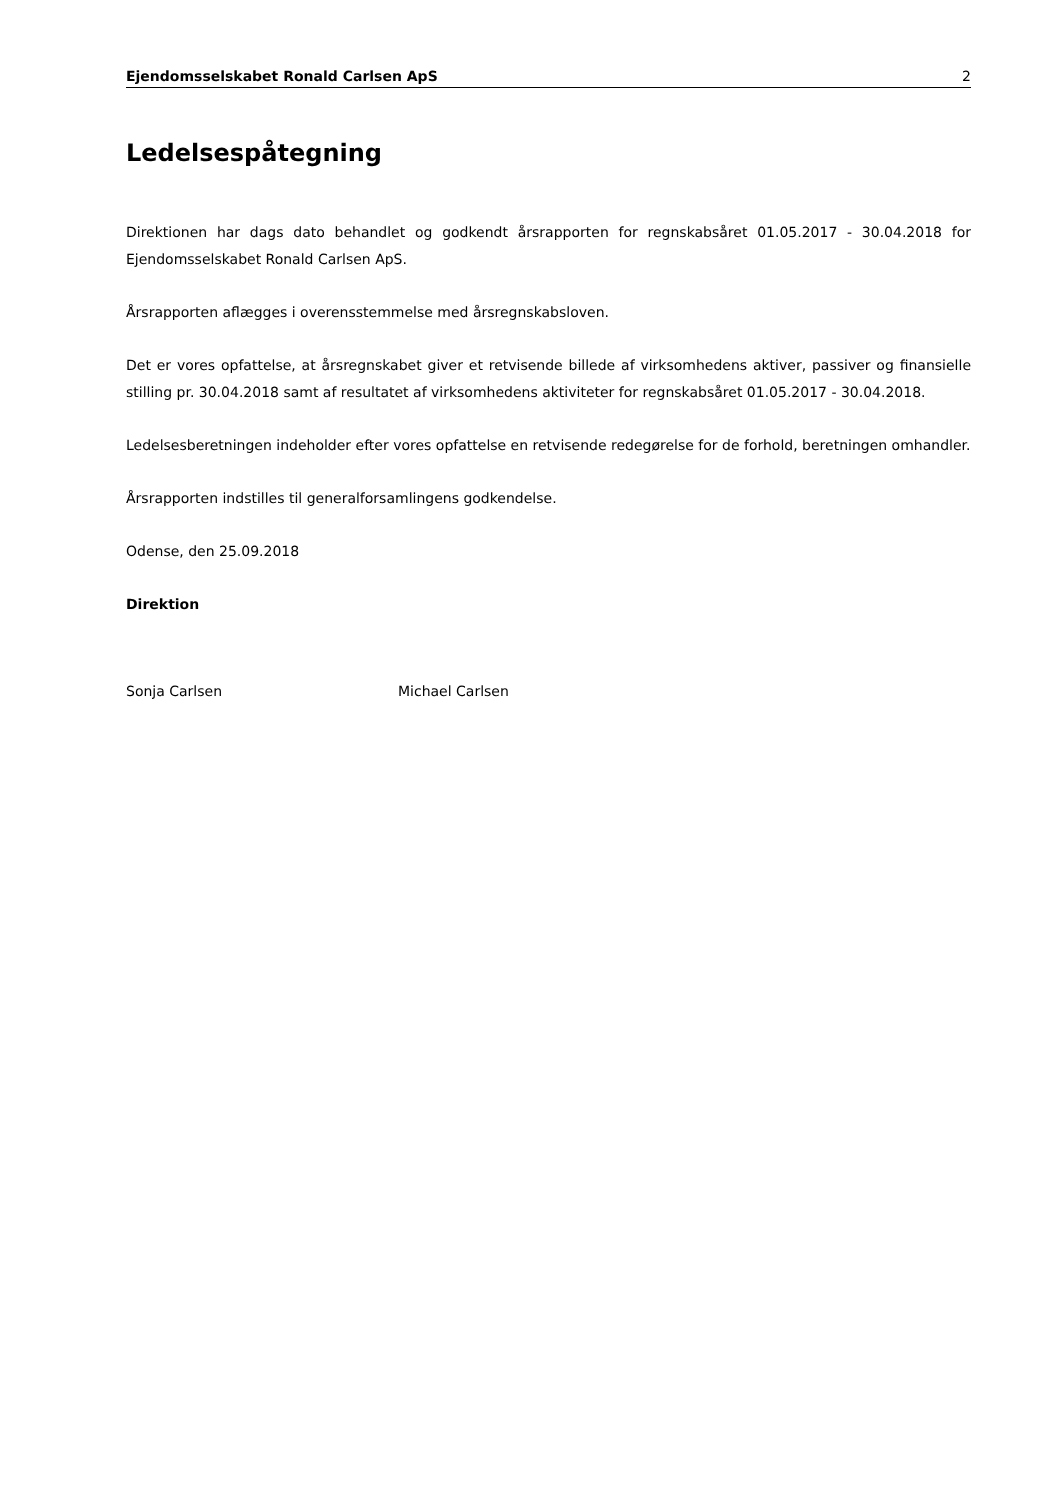Ejendomsselskabet Ronald Carlsen ApS 2
Ledelsespåtegning
Direktionen har dags dato behandlet og godkendt årsrapporten for regnskabsåret 01.05.2017 - 30.04.2018 for Ejendomsselskabet Ronald Carlsen ApS.
Årsrapporten aflægges i overensstemmelse med årsregnskabsloven.
Det er vores opfattelse, at årsregnskabet giver et retvisende billede af virksomhedens aktiver, passiver og finansielle stilling pr. 30.04.2018 samt af resultatet af virksomhedens aktiviteter for regnskabsåret 01.05.2017 - 30.04.2018.
Ledelsesberetningen indeholder efter vores opfattelse en retvisende redegørelse for de forhold, beretningen omhandler.
Årsrapporten indstilles til generalforsamlingens godkendelse.
Odense, den 25.09.2018
Direktion
Sonja Carlsen Michael Carlsen